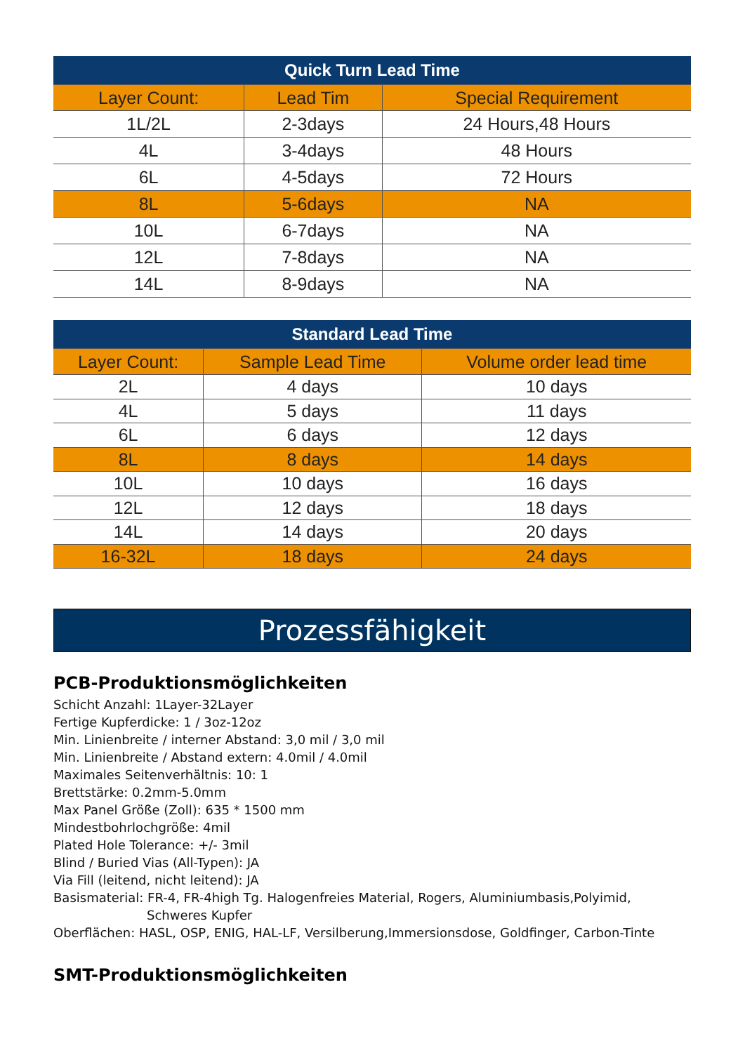| Quick Turn Lead Time | | |
| --- | --- | --- |
| Layer Count: | Lead Tim | Special Requirement |
| 1L/2L | 2-3days | 24 Hours,48 Hours |
| 4L | 3-4days | 48 Hours |
| 6L | 4-5days | 72 Hours |
| 8L | 5-6days | NA |
| 10L | 6-7days | NA |
| 12L | 7-8days | NA |
| 14L | 8-9days | NA |
| Standard Lead Time | | |
| --- | --- | --- |
| Layer Count: | Sample Lead Time | Volume order lead time |
| 2L | 4 days | 10 days |
| 4L | 5 days | 11 days |
| 6L | 6 days | 12 days |
| 8L | 8 days | 14 days |
| 10L | 10 days | 16 days |
| 12L | 12 days | 18 days |
| 14L | 14 days | 20 days |
| 16-32L | 18 days | 24 days |
Prozessfähigkeit
PCB-Produktionsmöglichkeiten
Schicht Anzahl: 1Layer-32Layer
Fertige Kupferdicke: 1 / 3oz-12oz
Min. Linienbreite / interner Abstand: 3,0 mil / 3,0 mil
Min. Linienbreite / Abstand extern: 4.0mil / 4.0mil
Maximales Seitenverhältnis: 10: 1
Brettstärke: 0.2mm-5.0mm
Max Panel Größe (Zoll): 635 * 1500 mm
Mindestbohrlochgröße: 4mil
Plated Hole Tolerance: +/- 3mil
Blind / Buried Vias (All-Typen): JA
Via Fill (leitend, nicht leitend): JA
Basismaterial: FR-4, FR-4high Tg. Halogenfreies Material, Rogers, Aluminiumbasis,Polyimid,
Schweres Kupfer
Oberflächen: HASL, OSP, ENIG, HAL-LF, Versilberung,Immersionsdose, Goldfinger, Carbon-Tinte
SMT-Produktionsmöglichkeiten